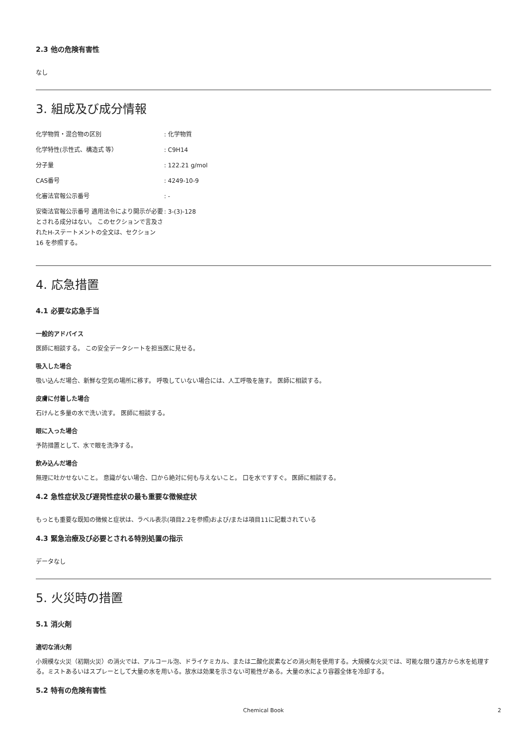2.3 他の危険有害性
なし
3. 組成及び成分情報
| 化学物質・混合物の区別 | : 化学物質 |
| 化学特性(示性式、構造式 等） | : C9H14 |
| 分子量 | : 122.21 g/mol |
| CAS番号 | : 4249-10-9 |
| 化審法官報公示番号 | : - |
| 安衛法官報公示番号 適用法令により開示が必要とされる成分はない。 このセクションで言及されたH-ステートメントの全文は、セクション 16 を参照する。 | : 3-(3)-128 |
4. 応急措置
4.1 必要な応急手当
一般的アドバイス
医師に相談する。 この安全データシートを担当医に見せる。
吸入した場合
吸い込んだ場合、新鮮な空気の場所に移す。 呼吸していない場合には、人工呼吸を施す。 医師に相談する。
皮膚に付着した場合
石けんと多量の水で洗い流す。 医師に相談する。
眼に入った場合
予防措置として、水で眼を洗浄する。
飲み込んだ場合
無理に吐かせないこと。 意識がない場合、口から絶対に何も与えないこと。 口を水ですすぐ。 医師に相談する。
4.2 急性症状及び遅発性症状の最も重要な徴候症状
もっとも重要な既知の徴候と症状は、ラベル表示(項目2.2を参照)および/または項目11に記載されている
4.3 緊急治療及び必要とされる特別処置の指示
データなし
5. 火災時の措置
5.1 消火剤
適切な消火剤
小規模な火災（初期火災）の消火では、アルコール泡、ドライケミカル、または二酸化炭素などの消火剤を使用する。大規模な火災では、可能な限り遠方から水を処理する。ミストあるいはスプレーとして大量の水を用いる。放水は効果を示さない可能性がある。大量の水により容器全体を冷却する。
5.2 特有の危険有害性
Chemical Book 2